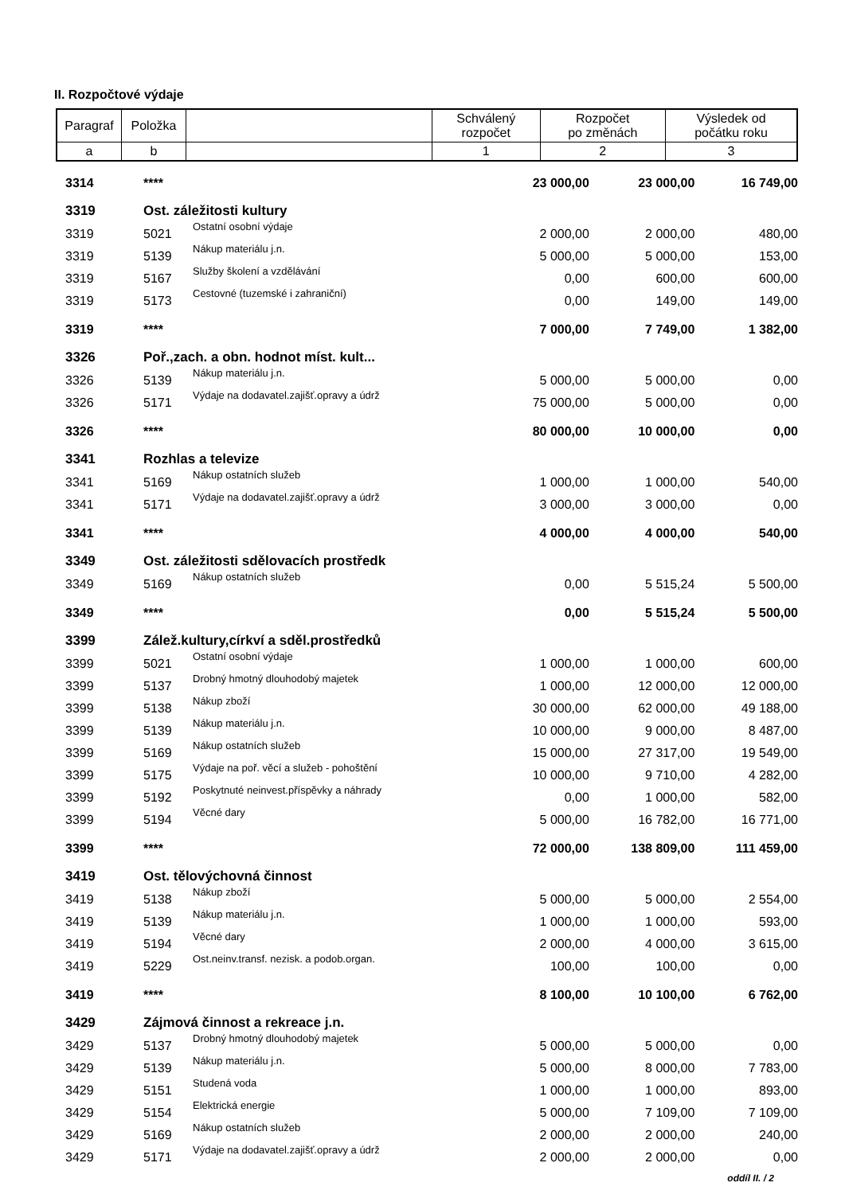II. Rozpočtové výdaje
| Paragraf | Položka | | Schválený rozpočet | Rozpočet po změnách | Výsledek od počátku roku |
| a | b | | 1 | 2 | 3 |
| 3314 | **** | | 23 000,00 | 23 000,00 | 16 749,00 |
| 3319 | Ost. záležitosti kultury | | | | |
| 3319 | 5021 | Ostatní osobní výdaje | 2 000,00 | 2 000,00 | 480,00 |
| 3319 | 5139 | Nákup materiálu j.n. | 5 000,00 | 5 000,00 | 153,00 |
| 3319 | 5167 | Služby školení a vzdělávání | 0,00 | 600,00 | 600,00 |
| 3319 | 5173 | Cestovné (tuzemské i zahraniční) | 0,00 | 149,00 | 149,00 |
| 3319 | **** | | 7 000,00 | 7 749,00 | 1 382,00 |
| 3326 | Poř.,zach. a obn. hodnot míst. kult... | | | | |
| 3326 | 5139 | Nákup materiálu j.n. | 5 000,00 | 5 000,00 | 0,00 |
| 3326 | 5171 | Výdaje na dodavatel.zajišť.opravy a údrž | 75 000,00 | 5 000,00 | 0,00 |
| 3326 | **** | | 80 000,00 | 10 000,00 | 0,00 |
| 3341 | Rozhlas a televize | | | | |
| 3341 | 5169 | Nákup ostatních služeb | 1 000,00 | 1 000,00 | 540,00 |
| 3341 | 5171 | Výdaje na dodavatel.zajišť.opravy a údrž | 3 000,00 | 3 000,00 | 0,00 |
| 3341 | **** | | 4 000,00 | 4 000,00 | 540,00 |
| 3349 | Ost. záležitosti sdělovacích prostředk | | | | |
| 3349 | 5169 | Nákup ostatních služeb | 0,00 | 5 515,24 | 5 500,00 |
| 3349 | **** | | 0,00 | 5 515,24 | 5 500,00 |
| 3399 | Zálež.kultury,církví a sděl.prostředků | | | | |
| 3399 | 5021 | Ostatní osobní výdaje | 1 000,00 | 1 000,00 | 600,00 |
| 3399 | 5137 | Drobný hmotný dlouhodobý majetek | 1 000,00 | 12 000,00 | 12 000,00 |
| 3399 | 5138 | Nákup zboží | 30 000,00 | 62 000,00 | 49 188,00 |
| 3399 | 5139 | Nákup materiálu j.n. | 10 000,00 | 9 000,00 | 8 487,00 |
| 3399 | 5169 | Nákup ostatních služeb | 15 000,00 | 27 317,00 | 19 549,00 |
| 3399 | 5175 | Výdaje na poř. věcí a služeb - pohoštění | 10 000,00 | 9 710,00 | 4 282,00 |
| 3399 | 5192 | Poskytnuté neinvest.příspěvky a náhrady | 0,00 | 1 000,00 | 582,00 |
| 3399 | 5194 | Věcné dary | 5 000,00 | 16 782,00 | 16 771,00 |
| 3399 | **** | | 72 000,00 | 138 809,00 | 111 459,00 |
| 3419 | Ost. tělovýchovná činnost | | | | |
| 3419 | 5138 | Nákup zboží | 5 000,00 | 5 000,00 | 2 554,00 |
| 3419 | 5139 | Nákup materiálu j.n. | 1 000,00 | 1 000,00 | 593,00 |
| 3419 | 5194 | Věcné dary | 2 000,00 | 4 000,00 | 3 615,00 |
| 3419 | 5229 | Ost.neinv.transf. nezisk. a podob.organ. | 100,00 | 100,00 | 0,00 |
| 3419 | **** | | 8 100,00 | 10 100,00 | 6 762,00 |
| 3429 | Zájmová činnost a rekreace j.n. | | | | |
| 3429 | 5137 | Drobný hmotný dlouhodobý majetek | 5 000,00 | 5 000,00 | 0,00 |
| 3429 | 5139 | Nákup materiálu j.n. | 5 000,00 | 8 000,00 | 7 783,00 |
| 3429 | 5151 | Studená voda | 1 000,00 | 1 000,00 | 893,00 |
| 3429 | 5154 | Elektrická energie | 5 000,00 | 7 109,00 | 7 109,00 |
| 3429 | 5169 | Nákup ostatních služeb | 2 000,00 | 2 000,00 | 240,00 |
| 3429 | 5171 | Výdaje na dodavatel.zajišť.opravy a údrž | 2 000,00 | 2 000,00 | 0,00 |
oddíl II. / 2